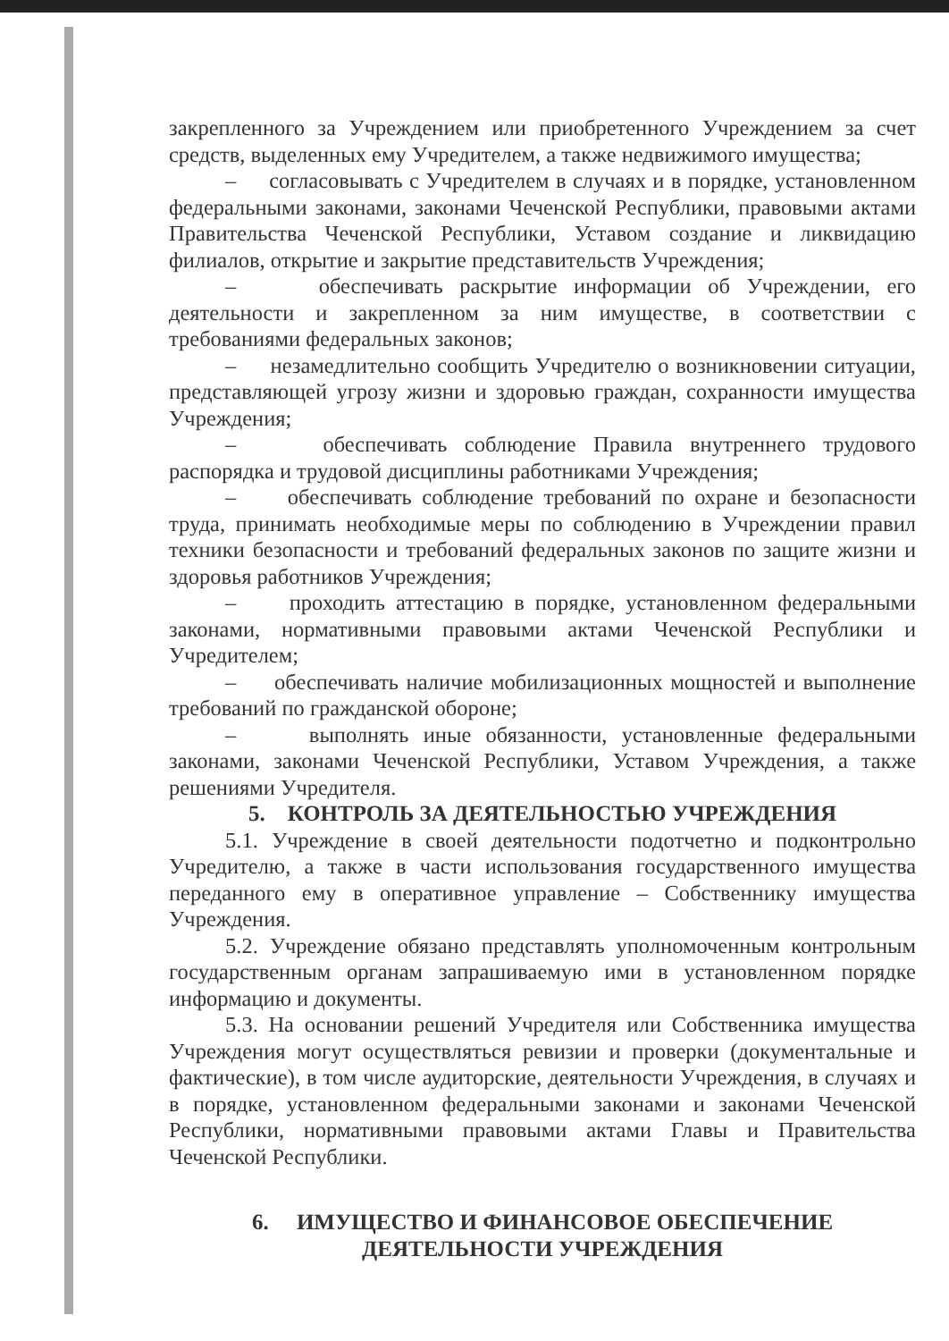закрепленного за Учреждением или приобретенного Учреждением за счет средств, выделенных ему Учредителем, а также недвижимого имущества;
– согласовывать с Учредителем в случаях и в порядке, установленном федеральными законами, законами Чеченской Республики, правовыми актами Правительства Чеченской Республики, Уставом создание и ликвидацию филиалов, открытие и закрытие представительств Учреждения;
– обеспечивать раскрытие информации об Учреждении, его деятельности и закрепленном за ним имуществе, в соответствии с требованиями федеральных законов;
– незамедлительно сообщить Учредителю о возникновении ситуации, представляющей угрозу жизни и здоровью граждан, сохранности имущества Учреждения;
– обеспечивать соблюдение Правила внутреннего трудового распорядка и трудовой дисциплины работниками Учреждения;
– обеспечивать соблюдение требований по охране и безопасности труда, принимать необходимые меры по соблюдению в Учреждении правил техники безопасности и требований федеральных законов по защите жизни и здоровья работников Учреждения;
– проходить аттестацию в порядке, установленном федеральными законами, нормативными правовыми актами Чеченской Республики и Учредителем;
– обеспечивать наличие мобилизационных мощностей и выполнение требований по гражданской обороне;
– выполнять иные обязанности, установленные федеральными законами, законами Чеченской Республики, Уставом Учреждения, а также решениями Учредителя.
5. КОНТРОЛЬ ЗА ДЕЯТЕЛЬНОСТЬЮ УЧРЕЖДЕНИЯ
5.1. Учреждение в своей деятельности подотчетно и подконтрольно Учредителю, а также в части использования государственного имущества переданного ему в оперативное управление – Собственнику имущества Учреждения.
5.2. Учреждение обязано представлять уполномоченным контрольным государственным органам запрашиваемую ими в установленном порядке информацию и документы.
5.3. На основании решений Учредителя или Собственника имущества Учреждения могут осуществляться ревизии и проверки (документальные и фактические), в том числе аудиторские, деятельности Учреждения, в случаях и в порядке, установленном федеральными законами и законами Чеченской Республики, нормативными правовыми актами Главы и Правительства Чеченской Республики.
6. ИМУЩЕСТВО И ФИНАНСОВОЕ ОБЕСПЕЧЕНИЕ
ДЕЯТЕЛЬНОСТИ УЧРЕЖДЕНИЯ